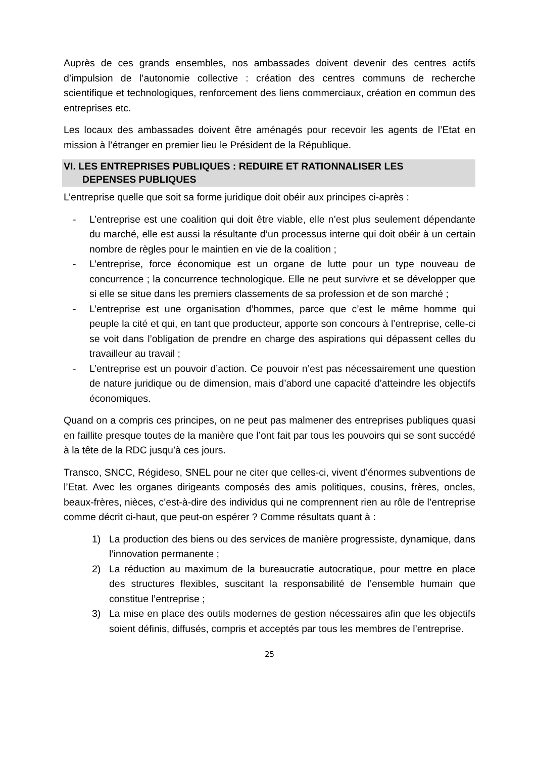Auprès de ces grands ensembles, nos ambassades doivent devenir des centres actifs d’impulsion de l’autonomie collective : création des centres communs de recherche scientifique et technologiques, renforcement des liens commerciaux, création en commun des entreprises etc.
Les locaux des ambassades doivent être aménagés pour recevoir les agents de l’Etat en mission à l’étranger en premier lieu le Président de la République.
VI. LES ENTREPRISES PUBLIQUES : REDUIRE ET RATIONNALISER LES
DEPENSES PUBLIQUES
L’entreprise quelle que soit sa forme juridique doit obéir aux principes ci-après :
- L’entreprise est une coalition qui doit être viable, elle n’est plus seulement dépendante du marché, elle est aussi la résultante d’un processus interne qui doit obéir à un certain nombre de règles pour le maintien en vie de la coalition ;
- L’entreprise, force économique est un organe de lutte pour un type nouveau de concurrence ; la concurrence technologique. Elle ne peut survivre et se développer que si elle se situe dans les premiers classements de sa profession et de son marché ;
- L’entreprise est une organisation d’hommes, parce que c’est le même homme qui peuple la cité et qui, en tant que producteur, apporte son concours à l’entreprise, celle-ci se voit dans l’obligation de prendre en charge des aspirations qui dépassent celles du travailleur au travail ;
- L’entreprise est un pouvoir d’action. Ce pouvoir n’est pas nécessairement une question de nature juridique ou de dimension, mais d’abord une capacité d’atteindre les objectifs économiques.
Quand on a compris ces principes, on ne peut pas malmener des entreprises publiques quasi en faillite presque toutes de la manière que l’ont fait par tous les pouvoirs qui se sont succédé à la tête de la RDC jusqu’à ces jours.
Transco, SNCC, Régideso, SNEL pour ne citer que celles-ci, vivent d’énormes subventions de l’Etat. Avec les organes dirigeants composés des amis politiques, cousins, frères, oncles, beaux-frères, nièces, c’est-à-dire des individus qui ne comprennent rien au rôle de l’entreprise comme décrit ci-haut, que peut-on espérer ? Comme résultats quant à :
1) La production des biens ou des services de manière progressiste, dynamique, dans l’innovation permanente ;
2) La réduction au maximum de la bureaucratie autocratique, pour mettre en place des structures flexibles, suscitant la responsabilité de l’ensemble humain que constitue l’entreprise ;
3) La mise en place des outils modernes de gestion nécessaires afin que les objectifs soient définis, diffusés, compris et acceptés par tous les membres de l’entreprise.
25